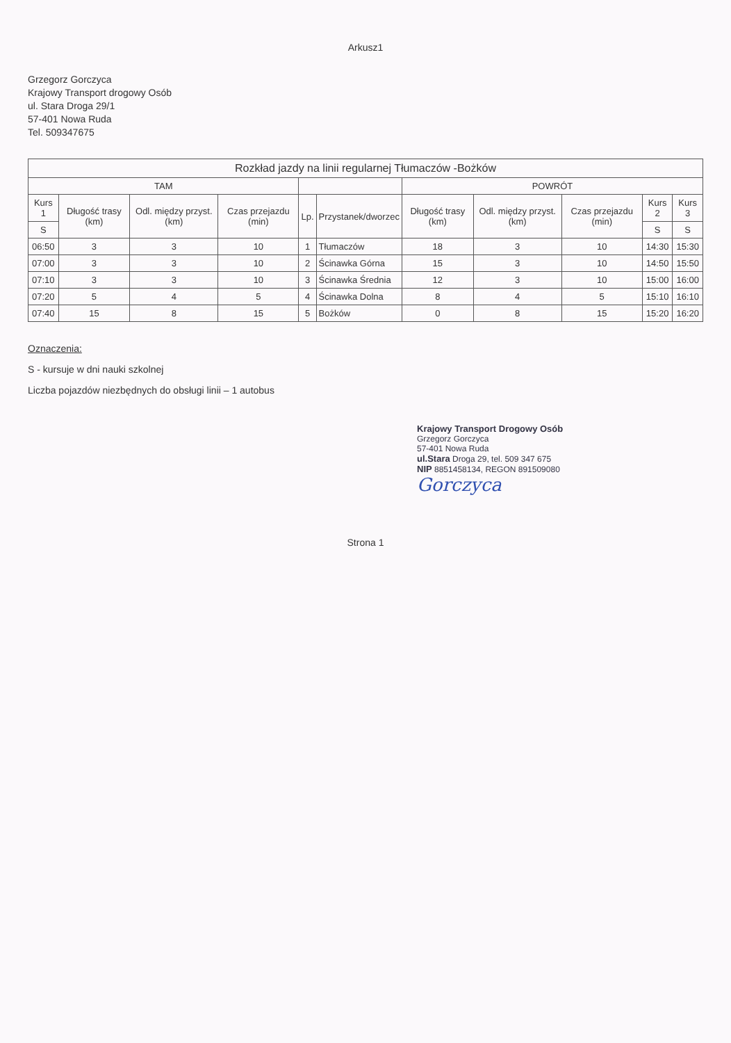Arkusz1
Grzegorz Gorczyca
Krajowy Transport drogowy Osób
ul. Stara Droga 29/1
57-401 Nowa Ruda
Tel. 509347675
| Rozkład jazdy na linii regularnej Tłumaczów -Bożków | | | | | | | | | | |
| --- | --- | --- | --- | --- | --- | --- | --- | --- | --- | --- |
| TAM | | | | | | POWRÓT | | | | |
| Kurs 1 | Długość trasy (km) | Odl. między przyst. (km) | Czas przejazdu (min) | Lp. | Przystanek/dworzec | Długość trasy (km) | Odl. między przyst. (km) | Czas przejazdu (min) | Kurs 2 | Kurs 3 |
| S | | | | | | | | | S | S |
| 06:50 | 3 | 3 | 10 | 1 | Tłumaczów | 18 | 3 | 10 | 14:30 | 15:30 |
| 07:00 | 3 | 3 | 10 | 2 | Ścinawka Górna | 15 | 3 | 10 | 14:50 | 15:50 |
| 07:10 | 3 | 3 | 10 | 3 | Ścinawka Średnia | 12 | 3 | 10 | 15:00 | 16:00 |
| 07:20 | 5 | 4 | 5 | 4 | Ścinawka Dolna | 8 | 4 | 5 | 15:10 | 16:10 |
| 07:40 | 15 | 8 | 15 | 5 | Bożków | 0 | 8 | 15 | 15:20 | 16:20 |
Oznaczenia:
S - kursuje w dni nauki szkolnej
Liczba pojazdów niezbędnych do obsługi linii – 1 autobus
Krajowy Transport Drogowy Osób
Grzegorz Gorczyca
57-401 Nowa Ruda
ul.Stara Droga 29, tel. 509 347 675
NIP 8851458134, REGON 891509080
Gorczyca
Strona 1